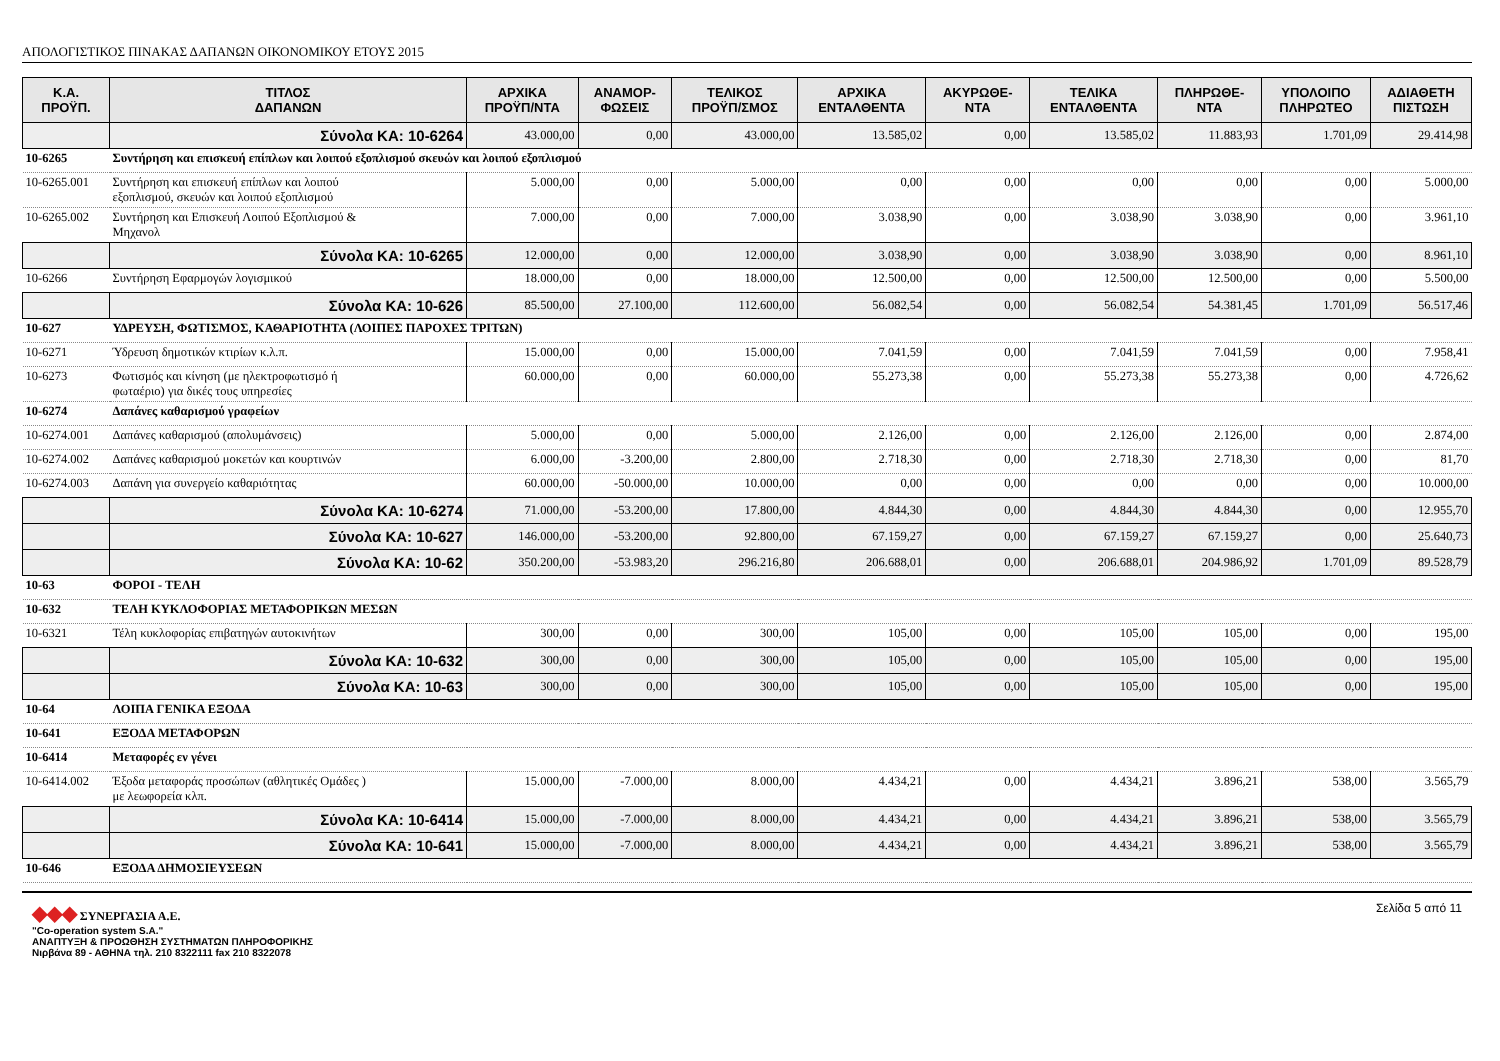ΑΠΟΛΟΓΙΣΤΙΚΟΣ ΠΙΝΑΚΑΣ ΔΑΠΑΝΩΝ ΟΙΚΟΝΟΜΙΚΟΥ ΕΤΟΥΣ 2015
| Κ.Α. ΠΡΟΫΠ. | ΤΙΤΛΟΣ ΔΑΠΑΝΩΝ | ΑΡΧΙΚΑ ΠΡΟΫΠ/ΝΤΑ | ΑΝΑΜΟΡ- ΦΩΣΕΙΣ | ΤΕΛΙΚΟΣ ΠΡΟΫΠ/ΣΜΟΣ | ΑΡΧΙΚΑ ΕΝΤΑΛΘΕΝΤΑ | ΑΚΥΡΩΘΕ- ΝΤΑ | ΤΕΛΙΚΑ ΕΝΤΑΛΘΕΝΤΑ | ΠΛΗΡΩΘΕ- ΝΤΑ | ΥΠΟΛΟΙΠΟ ΠΛΗΡΩΤΕΟ | ΑΔΙΑΘΕΤΗ ΠΙΣΤΩΣΗ |
| --- | --- | --- | --- | --- | --- | --- | --- | --- | --- | --- |
| | Σύνολα ΚΑ: 10-6264 | 43.000,00 | 0,00 | 43.000,00 | 13.585,02 | 0,00 | 13.585,02 | 11.883,93 | 1.701,09 | 29.414,98 |
| 10-6265 | Συντήρηση και επισκευή επίπλων και λοιπού εξοπλισμού σκευών και λοιπού εξοπλισμού | | | | | | | | | |
| 10-6265.001 | Συντήρηση και επισκευή επίπλων και λοιπού εξοπλισμού, σκευών και λοιπού εξοπλισμού | 5.000,00 | 0,00 | 5.000,00 | 0,00 | 0,00 | 0,00 | 0,00 | 0,00 | 5.000,00 |
| 10-6265.002 | Συντήρηση και Επισκευή Λοιπού Εξοπλισμού & Μηχανολ | 7.000,00 | 0,00 | 7.000,00 | 3.038,90 | 0,00 | 3.038,90 | 3.038,90 | 0,00 | 3.961,10 |
| | Σύνολα ΚΑ: 10-6265 | 12.000,00 | 0,00 | 12.000,00 | 3.038,90 | 0,00 | 3.038,90 | 3.038,90 | 0,00 | 8.961,10 |
| 10-6266 | Συντήρηση Εφαρμογών λογισμικού | 18.000,00 | 0,00 | 18.000,00 | 12.500,00 | 0,00 | 12.500,00 | 12.500,00 | 0,00 | 5.500,00 |
| | Σύνολα ΚΑ: 10-626 | 85.500,00 | 27.100,00 | 112.600,00 | 56.082,54 | 0,00 | 56.082,54 | 54.381,45 | 1.701,09 | 56.517,46 |
| 10-627 | ΥΔΡΕΥΣΗ, ΦΩΤΙΣΜΟΣ, ΚΑΘΑΡΙΟΤΗΤΑ (ΛΟΙΠΕΣ ΠΑΡΟΧΕΣ ΤΡΙΤΩΝ) | | | | | | | | | |
| 10-6271 | Ύδρευση δημοτικών κτιρίων κ.λ.π. | 15.000,00 | 0,00 | 15.000,00 | 7.041,59 | 0,00 | 7.041,59 | 7.041,59 | 0,00 | 7.958,41 |
| 10-6273 | Φωτισμός και κίνηση (με ηλεκτροφωτισμό ή φωταέριο) για δικές τους υπηρεσίες | 60.000,00 | 0,00 | 60.000,00 | 55.273,38 | 0,00 | 55.273,38 | 55.273,38 | 0,00 | 4.726,62 |
| 10-6274 | Δαπάνες καθαρισμού γραφείων | | | | | | | | | |
| 10-6274.001 | Δαπάνες καθαρισμού (απολυμάνσεις) | 5.000,00 | 0,00 | 5.000,00 | 2.126,00 | 0,00 | 2.126,00 | 2.126,00 | 0,00 | 2.874,00 |
| 10-6274.002 | Δαπάνες καθαρισμού μοκετών και κουρτινών | 6.000,00 | -3.200,00 | 2.800,00 | 2.718,30 | 0,00 | 2.718,30 | 2.718,30 | 0,00 | 81,70 |
| 10-6274.003 | Δαπάνη για συνεργείο καθαριότητας | 60.000,00 | -50.000,00 | 10.000,00 | 0,00 | 0,00 | 0,00 | 0,00 | 0,00 | 10.000,00 |
| | Σύνολα ΚΑ: 10-6274 | 71.000,00 | -53.200,00 | 17.800,00 | 4.844,30 | 0,00 | 4.844,30 | 4.844,30 | 0,00 | 12.955,70 |
| | Σύνολα ΚΑ: 10-627 | 146.000,00 | -53.200,00 | 92.800,00 | 67.159,27 | 0,00 | 67.159,27 | 67.159,27 | 0,00 | 25.640,73 |
| | Σύνολα ΚΑ: 10-62 | 350.200,00 | -53.983,20 | 296.216,80 | 206.688,01 | 0,00 | 206.688,01 | 204.986,92 | 1.701,09 | 89.528,79 |
| 10-63 | ΦΟΡΟΙ - ΤΕΛΗ | | | | | | | | | |
| 10-632 | ΤΕΛΗ ΚΥΚΛΟΦΟΡΙΑΣ ΜΕΤΑΦΟΡΙΚΩΝ ΜΕΣΩΝ | | | | | | | | | |
| 10-6321 | Τέλη κυκλοφορίας επιβατηγών αυτοκινήτων | 300,00 | 0,00 | 300,00 | 105,00 | 0,00 | 105,00 | 105,00 | 0,00 | 195,00 |
| | Σύνολα ΚΑ: 10-632 | 300,00 | 0,00 | 300,00 | 105,00 | 0,00 | 105,00 | 105,00 | 0,00 | 195,00 |
| | Σύνολα ΚΑ: 10-63 | 300,00 | 0,00 | 300,00 | 105,00 | 0,00 | 105,00 | 105,00 | 0,00 | 195,00 |
| 10-64 | ΛΟΙΠΑ ΓΕΝΙΚΑ ΕΞΟΔΑ | | | | | | | | | |
| 10-641 | ΕΞΟΔΑ ΜΕΤΑΦΟΡΩΝ | | | | | | | | | |
| 10-6414 | Μεταφορές εν γένει | | | | | | | | | |
| 10-6414.002 | Έξοδα μεταφοράς προσώπων (αθλητικές Ομάδες ) με λεωφορεία κλπ. | 15.000,00 | -7.000,00 | 8.000,00 | 4.434,21 | 0,00 | 4.434,21 | 3.896,21 | 538,00 | 3.565,79 |
| | Σύνολα ΚΑ: 10-6414 | 15.000,00 | -7.000,00 | 8.000,00 | 4.434,21 | 0,00 | 4.434,21 | 3.896,21 | 538,00 | 3.565,79 |
| | Σύνολα ΚΑ: 10-641 | 15.000,00 | -7.000,00 | 8.000,00 | 4.434,21 | 0,00 | 4.434,21 | 3.896,21 | 538,00 | 3.565,79 |
| 10-646 | ΕΞΟΔΑ ΔΗΜΟΣΙΕΥΣΕΩΝ | | | | | | | | | |
◆◆◆ ΣΥΝΕΡΓΑΣΙΑ Α.Ε.
"Co-operation system S.A."
ΑΝΑΠΤΥΞΗ & ΠΡΟΩΘΗΣΗ ΣΥΣΤΗΜΑΤΩΝ ΠΛΗΡΟΦΟΡΙΚΗΣ
Νιρβάνα 89 - ΑΘΗΝΑ τηλ. 210 8322111 fax 210 8322078
Σελίδα 5 από 11